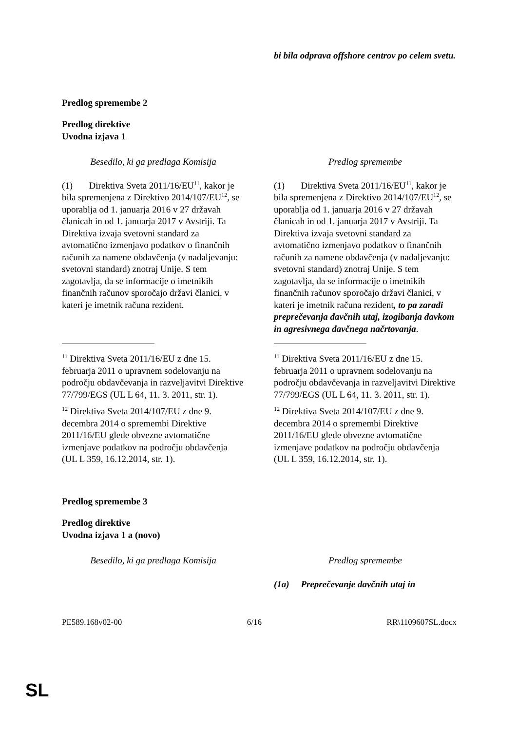| | bi bila odprava offshore centrov po celem svetu. |
Predlog spremembe 2
Predlog direktive
Uvodna izjava 1
| Besedilo, ki ga predlaga Komisija | Predlog spremembe |
| (1) Direktiva Sveta 2011/16/EU<sup>11</sup>, kakor je bila spremenjena z Direktivo 2014/107/EU<sup>12</sup>, se uporablja od 1. januarja 2016 v 27 državah članicah in od 1. januarja 2017 v Avstriji. Ta Direktiva izvaja svetovni standard za avtomatično izmenjavo podatkov o finančnih računih za namene obdavčenja (v nadaljevanju: svetovni standard) znotraj Unije. S tem zagotavlja, da se informacije o imetnikih finančnih računov sporočajo državi članici, v kateri je imetnik računa rezident. | (1) Direktiva Sveta 2011/16/EU<sup>11</sup>, kakor je bila spremenjena z Direktivo 2014/107/EU<sup>12</sup>, se uporablja od 1. januarja 2016 v 27 državah članicah in od 1. januarja 2017 v Avstriji. Ta Direktiva izvaja svetovni standard za avtomatično izmenjavo podatkov o finančnih računih za namene obdavčenja (v nadaljevanju: svetovni standard) znotraj Unije. S tem zagotavlja, da se informacije o imetnikih finančnih računov sporočajo državi članici, v kateri je imetnik računa rezident , to pa zaradi preprečevanja davčnih utaj, izogibanja davkom in agresivnega davčnega načrtovanja . |
| <sup>11</sup> Direktiva Sveta 2011/16/EU z dne 15. februarja 2011 o upravnem sodelovanju na področju obdavčevanja in razveljavitvi Direktive 77/799/EGS (UL L 64, 11. 3. 2011, str. 1). <sup>12</sup> Direktiva Sveta 2014/107/EU z dne 9. decembra 2014 o spremembi Direktive 2011/16/EU glede obvezne avtomatične izmenjave podatkov na področju obdavčenja (UL L 359, 16.12.2014, str. 1). | <sup>11</sup> Direktiva Sveta 2011/16/EU z dne 15. februarja 2011 o upravnem sodelovanju na področju obdavčevanja in razveljavitvi Direktive 77/799/EGS (UL L 64, 11. 3. 2011, str. 1). <sup>12</sup> Direktiva Sveta 2014/107/EU z dne 9. decembra 2014 o spremembi Direktive 2011/16/EU glede obvezne avtomatične izmenjave podatkov na področju obdavčenja (UL L 359, 16.12.2014, str. 1). |
Predlog spremembe 3
Predlog direktive
Uvodna izjava 1 a (novo)
| Besedilo, ki ga predlaga Komisija | Predlog spremembe |
| | (1a) Preprečevanje davčnih utaj in |
PE589.168v02-00 6/16 RR\1109607SL.docx
SL